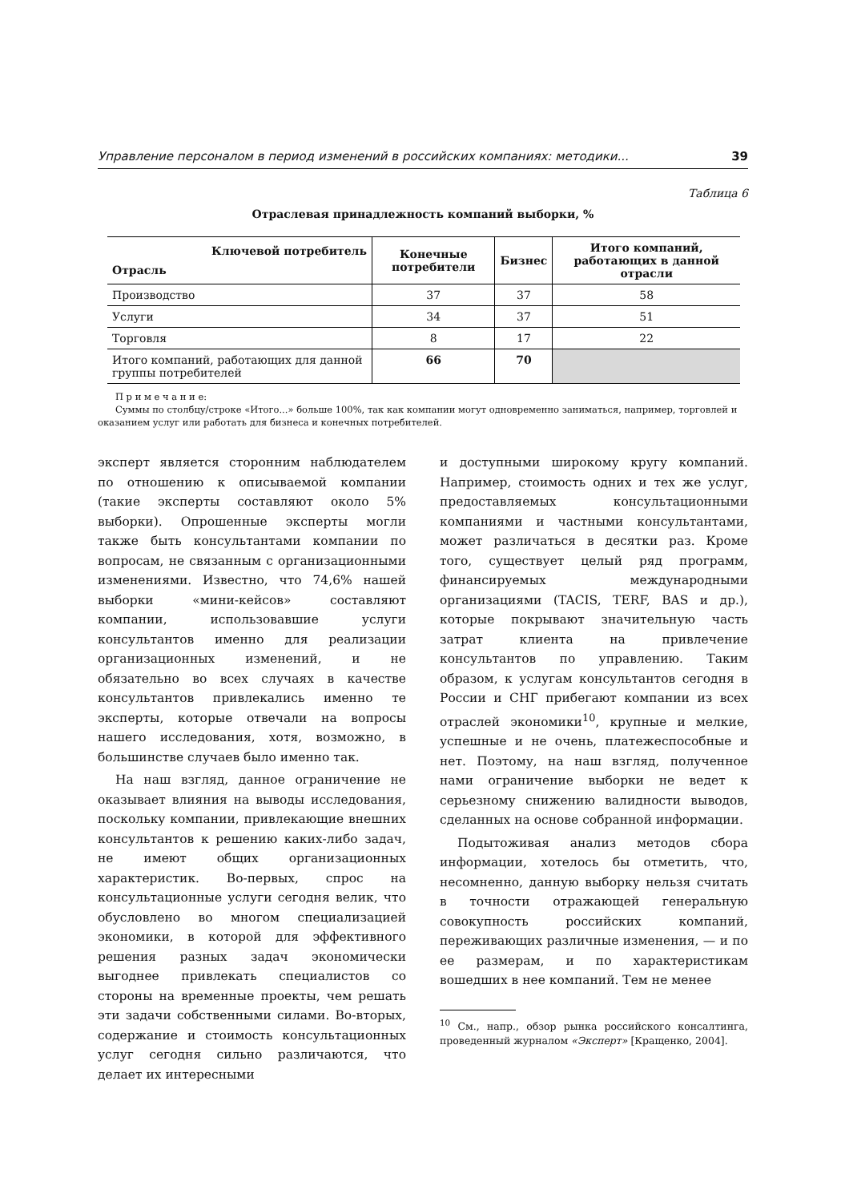Управление персоналом в период изменений в российских компаниях: методики... 39
Таблица 6
Отраслевая принадлежность компаний выборки, %
| Ключевой потребитель Отрасль | Конечные потребители | Бизнес | Итого компаний, работающих в данной отрасли |
| --- | --- | --- | --- |
| Производство | 37 | 37 | 58 |
| Услуги | 34 | 37 | 51 |
| Торговля | 8 | 17 | 22 |
| Итого компаний, работающих для данной группы потребителей | 66 | 70 | |
П р и м е ч а н и е:
Суммы по столбцу/строке «Итого...» больше 100%, так как компании могут одновременно заниматься, например, торговлей и оказанием услуг или работать для бизнеса и конечных потребителей.
эксперт является сторонним наблюдателем по отношению к описываемой компании (такие эксперты составляют около 5% выборки). Опрошенные эксперты могли также быть консультантами компании по вопросам, не связанным с организационными изменениями. Известно, что 74,6% нашей выборки «мини-кейсов» составляют компании, использовавшие услуги консультантов именно для реализации организационных изменений, и не обязательно во всех случаях в качестве консультантов привлекались именно те эксперты, которые отвечали на вопросы нашего исследования, хотя, возможно, в большинстве случаев было именно так.
На наш взгляд, данное ограничение не оказывает влияния на выводы исследования, поскольку компании, привлекающие внешних консультантов к решению каких-либо задач, не имеют общих организационных характеристик. Во-первых, спрос на консультационные услуги сегодня велик, что обусловлено во многом специализацией экономики, в которой для эффективного решения разных задач экономически выгоднее привлекать специалистов со стороны на временные проекты, чем решать эти задачи собственными силами. Во-вторых, содержание и стоимость консультационных услуг сегодня сильно различаются, что делает их интересными
и доступными широкому кругу компаний. Например, стоимость одних и тех же услуг, предоставляемых консультационными компаниями и частными консультантами, может различаться в десятки раз. Кроме того, существует целый ряд программ, финансируемых международными организациями (TACIS, TERF, BAS и др.), которые покрывают значительную часть затрат клиента на привлечение консультантов по управлению. Таким образом, к услугам консультантов сегодня в России и СНГ прибегают компании из всех отраслей экономики<sup>10</sup>, крупные и мелкие, успешные и не очень, платежеспособные и нет. Поэтому, на наш взгляд, полученное нами ограничение выборки не ведет к серьезному снижению валидности выводов, сделанных на основе собранной информации.
Подытоживая анализ методов сбора информации, хотелось бы отметить, что, несомненно, данную выборку нельзя считать в точности отражающей генеральную совокупность российских компаний, переживающих различные изменения, — и по ее размерам, и по характеристикам вошедших в нее компаний. Тем не менее
<sup>10</sup> См., напр., обзор рынка российского консалтинга, проведенный журналом «Эксперт» [Кращенко, 2004].